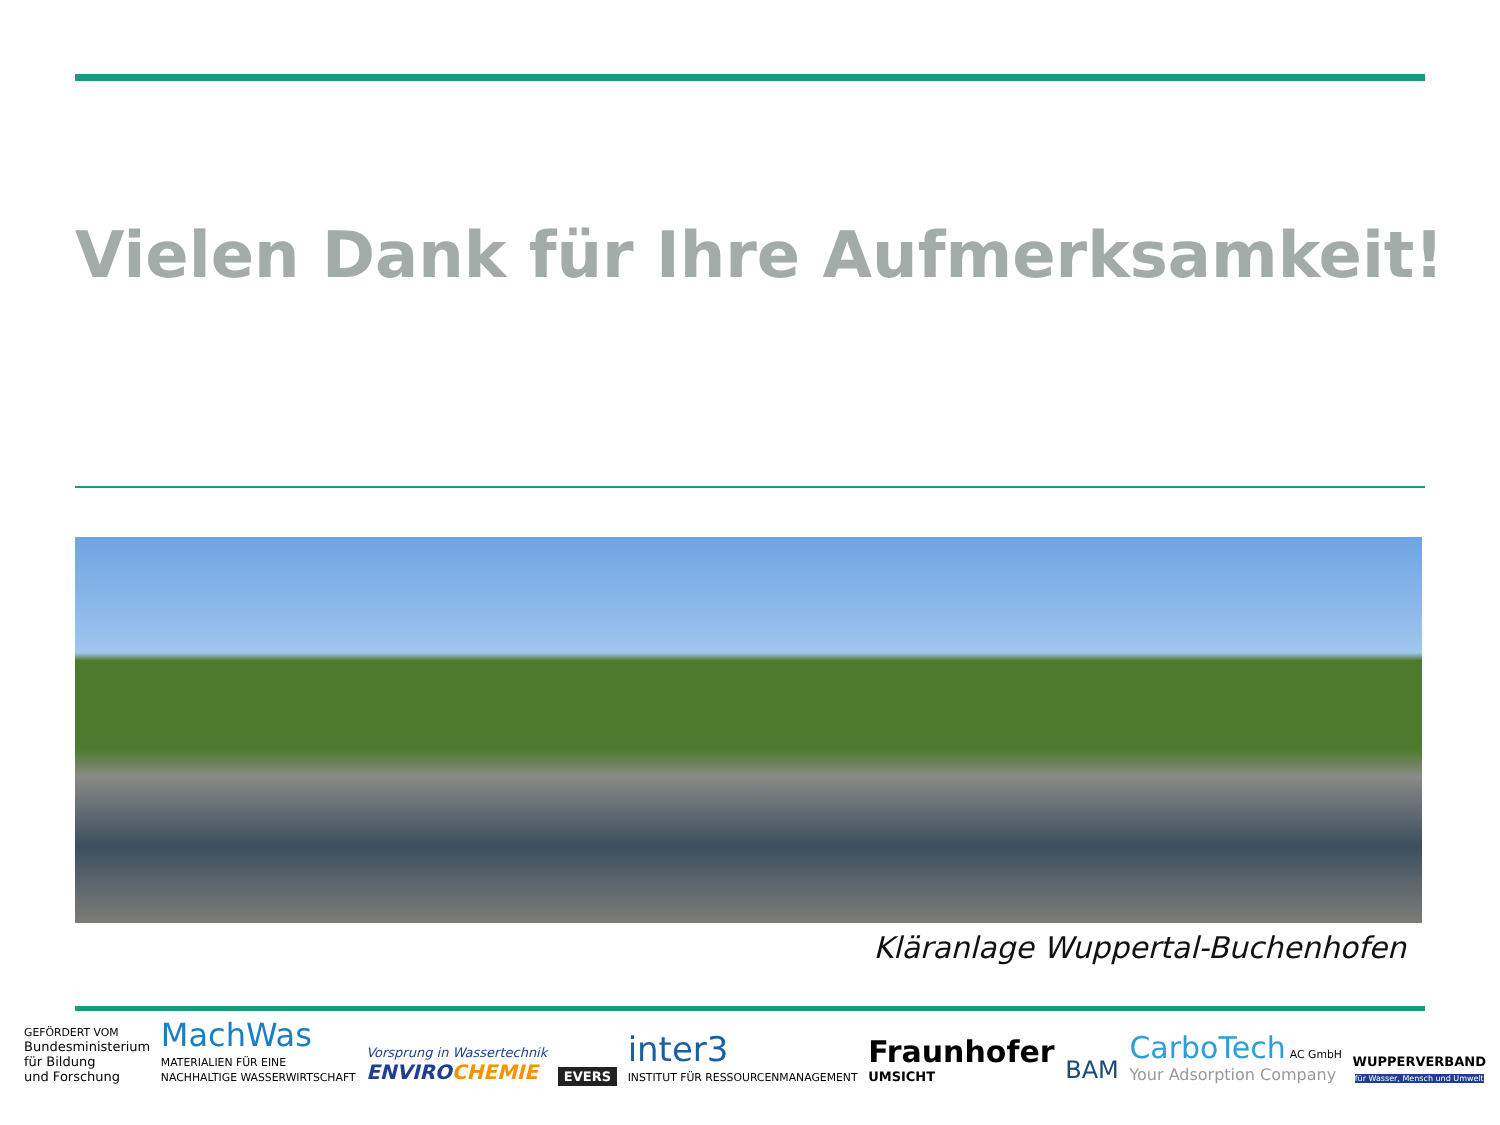Vielen Dank für Ihre Aufmerksamkeit!
Kläranlage Wuppertal-Buchenhofen
GEFÖRDERT VOM
Bundesministerium
für Bildung
und Forschung
MachWas
MATERIALIEN FÜR EINE
NACHHALTIGE WASSERWIRTSCHAFT
Vorsprung in Wassertechnik
ENVIRO CHEMIE
EVERS
inter3
INSTITUT FÜR RESSOURCENMANAGEMENT
Fraunhofer
UMSICHT
BAM
CarboTech AC GmbH
Your Adsorption Company
WUPPERVERBAND
für Wasser, Mensch und Umwelt